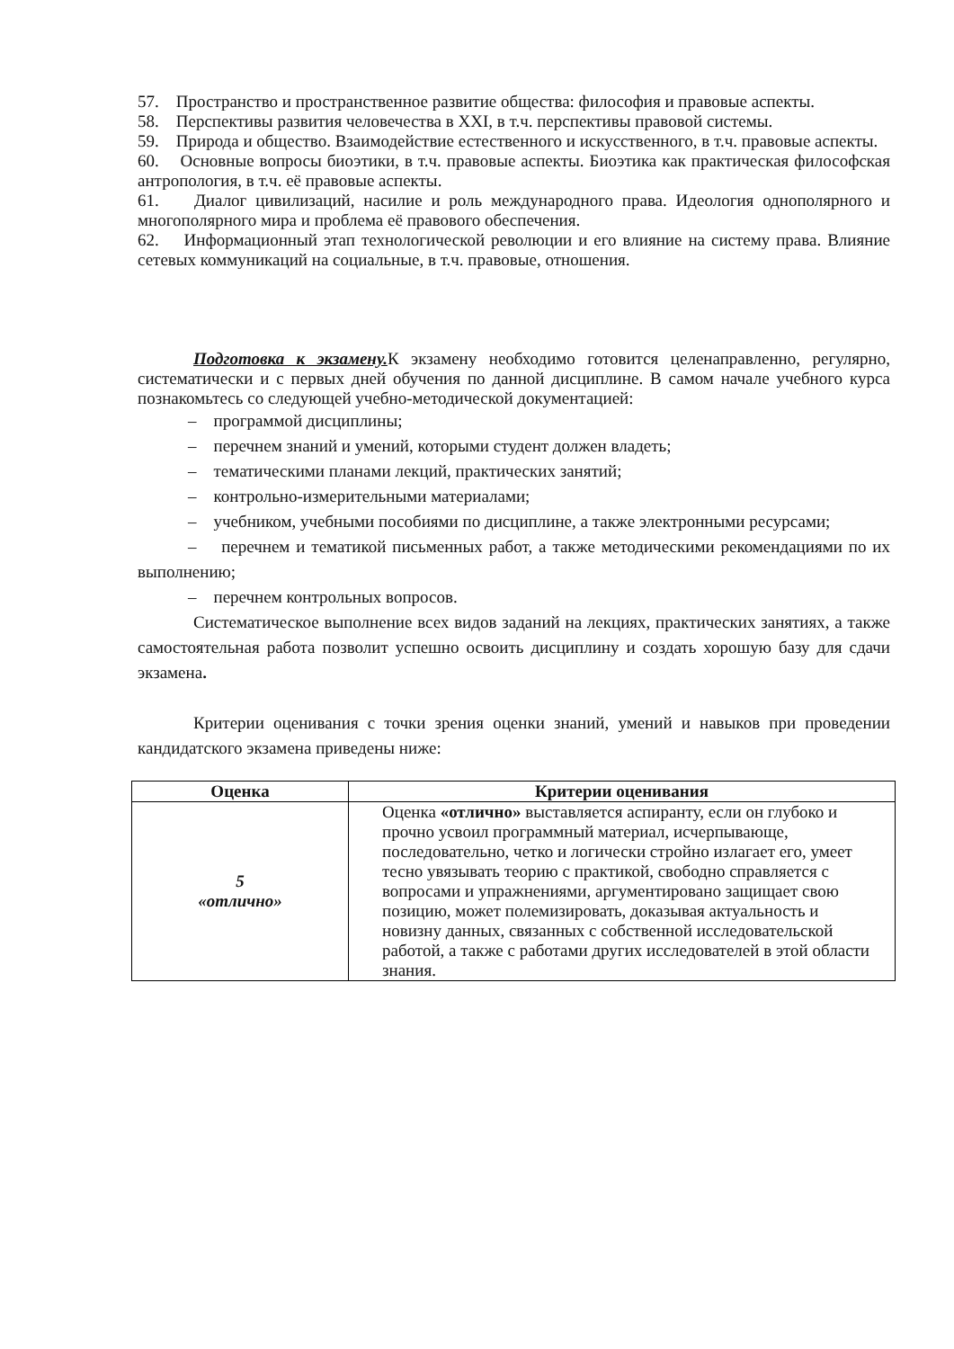57. Пространство и пространственное развитие общества: философия и правовые аспекты.
58. Перспективы развития человечества в XXI, в т.ч. перспективы правовой системы.
59. Природа и общество. Взаимодействие естественного и искусственного, в т.ч. правовые аспекты.
60. Основные вопросы биоэтики, в т.ч. правовые аспекты. Биоэтика как практическая философская антропология, в т.ч. её правовые аспекты.
61. Диалог цивилизаций, насилие и роль международного права. Идеология однополярного и многополярного мира и проблема её правового обеспечения.
62. Информационный этап технологической революции и его влияние на систему права. Влияние сетевых коммуникаций на социальные, в т.ч. правовые, отношения.
Подготовка к экзамену. К экзамену необходимо готовится целенаправленно, регулярно, систематически и с первых дней обучения по данной дисциплине. В самом начале учебного курса познакомьтесь со следующей учебно-методической документацией:
– программой дисциплины;
– перечнем знаний и умений, которыми студент должен владеть;
– тематическими планами лекций, практических занятий;
– контрольно-измерительными материалами;
– учебником, учебными пособиями по дисциплине, а также электронными ресурсами;
– перечнем и тематикой письменных работ, а также методическими рекомендациями по их выполнению;
– перечнем контрольных вопросов.
Систематическое выполнение всех видов заданий на лекциях, практических занятиях, а также самостоятельная работа позволит успешно освоить дисциплину и создать хорошую базу для сдачи экзамена.
Критерии оценивания с точки зрения оценки знаний, умений и навыков при проведении кандидатского экзамена приведены ниже:
| Оценка | Критерии оценивания |
| --- | --- |
| 5 «отлично» | Оценка «отлично» выставляется аспиранту, если он глубоко и прочно усвоил программный материал, исчерпывающе, последовательно, четко и логически стройно излагает его, умеет тесно увязывать теорию с практикой, свободно справляется с вопросами и упражнениями, аргументировано защищает свою позицию, может полемизировать, доказывая актуальность и новизну данных, связанных с собственной исследовательской работой, а также с работами других исследователей в этой области знания. |